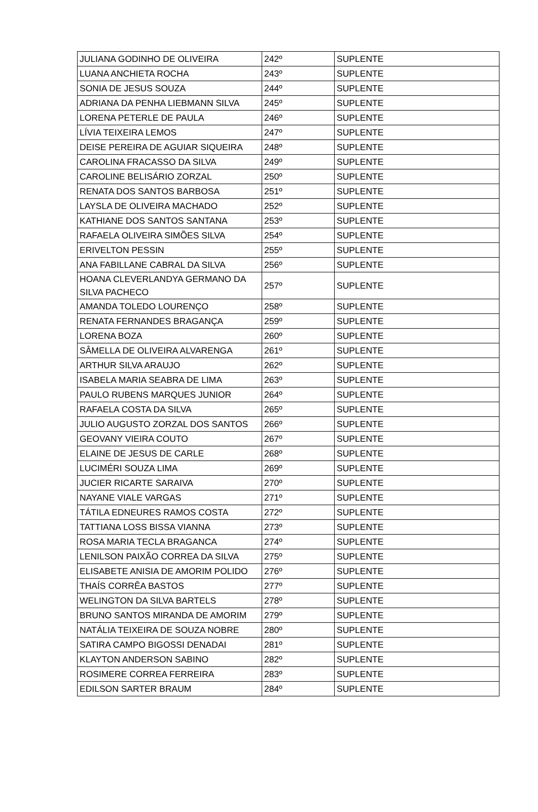| JULIANA GODINHO DE OLIVEIRA | 242º | SUPLENTE |
| LUANA ANCHIETA ROCHA | 243º | SUPLENTE |
| SONIA DE JESUS SOUZA | 244º | SUPLENTE |
| ADRIANA DA PENHA LIEBMANN SILVA | 245º | SUPLENTE |
| LORENA PETERLE DE PAULA | 246º | SUPLENTE |
| LÍVIA TEIXEIRA LEMOS | 247º | SUPLENTE |
| DEISE PEREIRA DE AGUIAR SIQUEIRA | 248º | SUPLENTE |
| CAROLINA FRACASSO DA SILVA | 249º | SUPLENTE |
| CAROLINE BELISÁRIO ZORZAL | 250º | SUPLENTE |
| RENATA DOS SANTOS BARBOSA | 251º | SUPLENTE |
| LAYSLA DE OLIVEIRA MACHADO | 252º | SUPLENTE |
| KATHIANE DOS SANTOS SANTANA | 253º | SUPLENTE |
| RAFAELA OLIVEIRA SIMÕES SILVA | 254º | SUPLENTE |
| ERIVELTON PESSIN | 255º | SUPLENTE |
| ANA FABILLANE CABRAL DA SILVA | 256º | SUPLENTE |
| HOANA CLEVERLANDYA GERMANO DA SILVA PACHECO | 257º | SUPLENTE |
| AMANDA TOLEDO LOURENÇO | 258º | SUPLENTE |
| RENATA FERNANDES BRAGANÇA | 259º | SUPLENTE |
| LORENA BOZA | 260º | SUPLENTE |
| SÂMELLA DE OLIVEIRA ALVARENGA | 261º | SUPLENTE |
| ARTHUR SILVA ARAUJO | 262º | SUPLENTE |
| ISABELA MARIA SEABRA DE LIMA | 263º | SUPLENTE |
| PAULO RUBENS MARQUES JUNIOR | 264º | SUPLENTE |
| RAFAELA COSTA DA SILVA | 265º | SUPLENTE |
| JULIO AUGUSTO ZORZAL DOS SANTOS | 266º | SUPLENTE |
| GEOVANY VIEIRA COUTO | 267º | SUPLENTE |
| ELAINE DE JESUS DE CARLE | 268º | SUPLENTE |
| LUCIMÉRI SOUZA LIMA | 269º | SUPLENTE |
| JUCIER RICARTE SARAIVA | 270º | SUPLENTE |
| NAYANE VIALE VARGAS | 271º | SUPLENTE |
| TÁTILA EDNEURES RAMOS COSTA | 272º | SUPLENTE |
| TATTIANA LOSS BISSA VIANNA | 273º | SUPLENTE |
| ROSA MARIA TECLA BRAGANCA | 274º | SUPLENTE |
| LENILSON PAIXÃO CORREA DA SILVA | 275º | SUPLENTE |
| ELISABETE ANISIA DE AMORIM POLIDO | 276º | SUPLENTE |
| THAÍS CORRÊA BASTOS | 277º | SUPLENTE |
| WELINGTON DA SILVA BARTELS | 278º | SUPLENTE |
| BRUNO SANTOS MIRANDA DE AMORIM | 279º | SUPLENTE |
| NATÁLIA TEIXEIRA DE SOUZA NOBRE | 280º | SUPLENTE |
| SATIRA CAMPO BIGOSSI DENADAI | 281º | SUPLENTE |
| KLAYTON ANDERSON SABINO | 282º | SUPLENTE |
| ROSIMERE CORREA FERREIRA | 283º | SUPLENTE |
| EDILSON SARTER BRAUM | 284º | SUPLENTE |